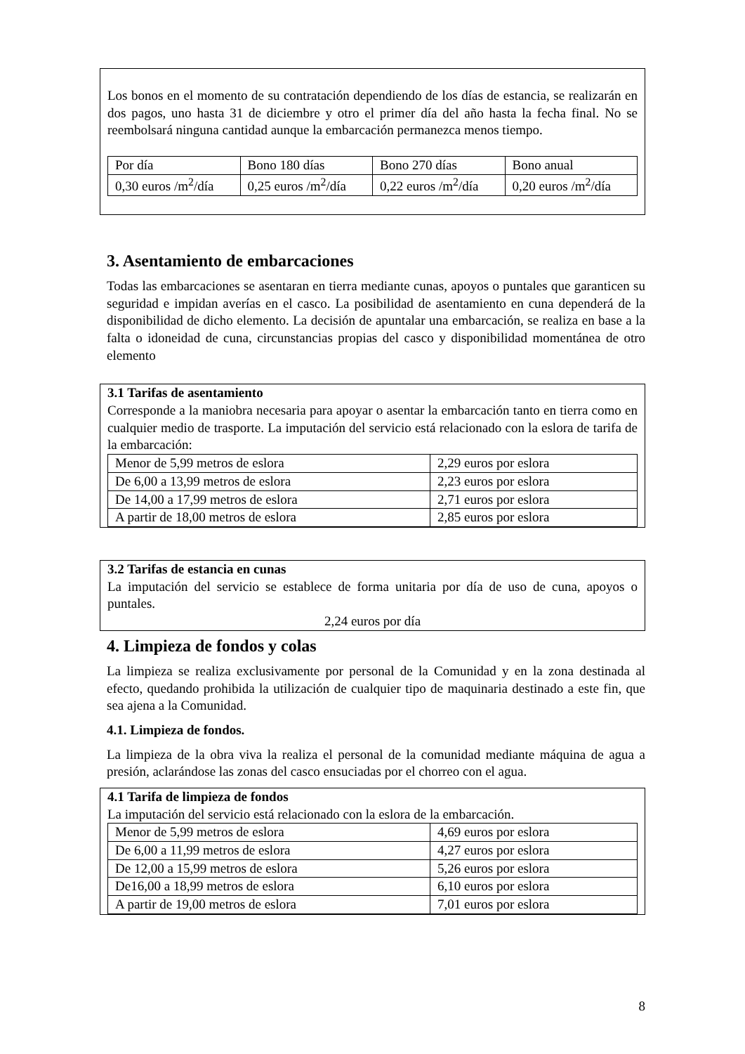Los bonos en el momento de su contratación dependiendo de los días de estancia, se realizarán en dos pagos, uno hasta 31 de diciembre y otro el primer día del año hasta la fecha final. No se reembolsará ninguna cantidad aunque la embarcación permanezca menos tiempo.
| Por día | Bono 180 días | Bono 270 días | Bono anual |
| 0,30 euros /m<sup>2</sup>/día | 0,25 euros /m<sup>2</sup>/día | 0,22 euros /m<sup>2</sup>/día | 0,20 euros /m<sup>2</sup>/día |
3. Asentamiento de embarcaciones
Todas las embarcaciones se asentaran en tierra mediante cunas, apoyos o puntales que garanticen su seguridad e impidan averías en el casco. La posibilidad de asentamiento en cuna dependerá de la disponibilidad de dicho elemento. La decisión de apuntalar una embarcación, se realiza en base a la falta o idoneidad de cuna, circunstancias propias del casco y disponibilidad momentánea de otro elemento
3.1 Tarifas de asentamiento
Corresponde a la maniobra necesaria para apoyar o asentar la embarcación tanto en tierra como en cualquier medio de trasporte. La imputación del servicio está relacionado con la eslora de tarifa de la embarcación:
| Menor de 5,99 metros de eslora | 2,29 euros por eslora |
| De 6,00 a 13,99 metros de eslora | 2,23 euros por eslora |
| De 14,00 a 17,99 metros de eslora | 2,71 euros por eslora |
| A partir de 18,00 metros de eslora | 2,85 euros por eslora |
3.2 Tarifas de estancia en cunas
La imputación del servicio se establece de forma unitaria por día de uso de cuna, apoyos o puntales.
2,24 euros por día
4. Limpieza de fondos y colas
La limpieza se realiza exclusivamente por personal de la Comunidad y en la zona destinada al efecto, quedando prohibida la utilización de cualquier tipo de maquinaria destinado a este fin, que sea ajena a la Comunidad.
4.1. Limpieza de fondos.
La limpieza de la obra viva la realiza el personal de la comunidad mediante máquina de agua a presión, aclarándose las zonas del casco ensuciadas por el chorreo con el agua.
4.1 Tarifa de limpieza de fondos
La imputación del servicio está relacionado con la eslora de la embarcación.
| Menor de 5,99 metros de eslora | 4,69 euros por eslora |
| De 6,00 a 11,99 metros de eslora | 4,27 euros por eslora |
| De 12,00 a 15,99 metros de eslora | 5,26 euros por eslora |
| De16,00 a 18,99 metros de eslora | 6,10 euros por eslora |
| A partir de 19,00 metros de eslora | 7,01 euros por eslora |
8